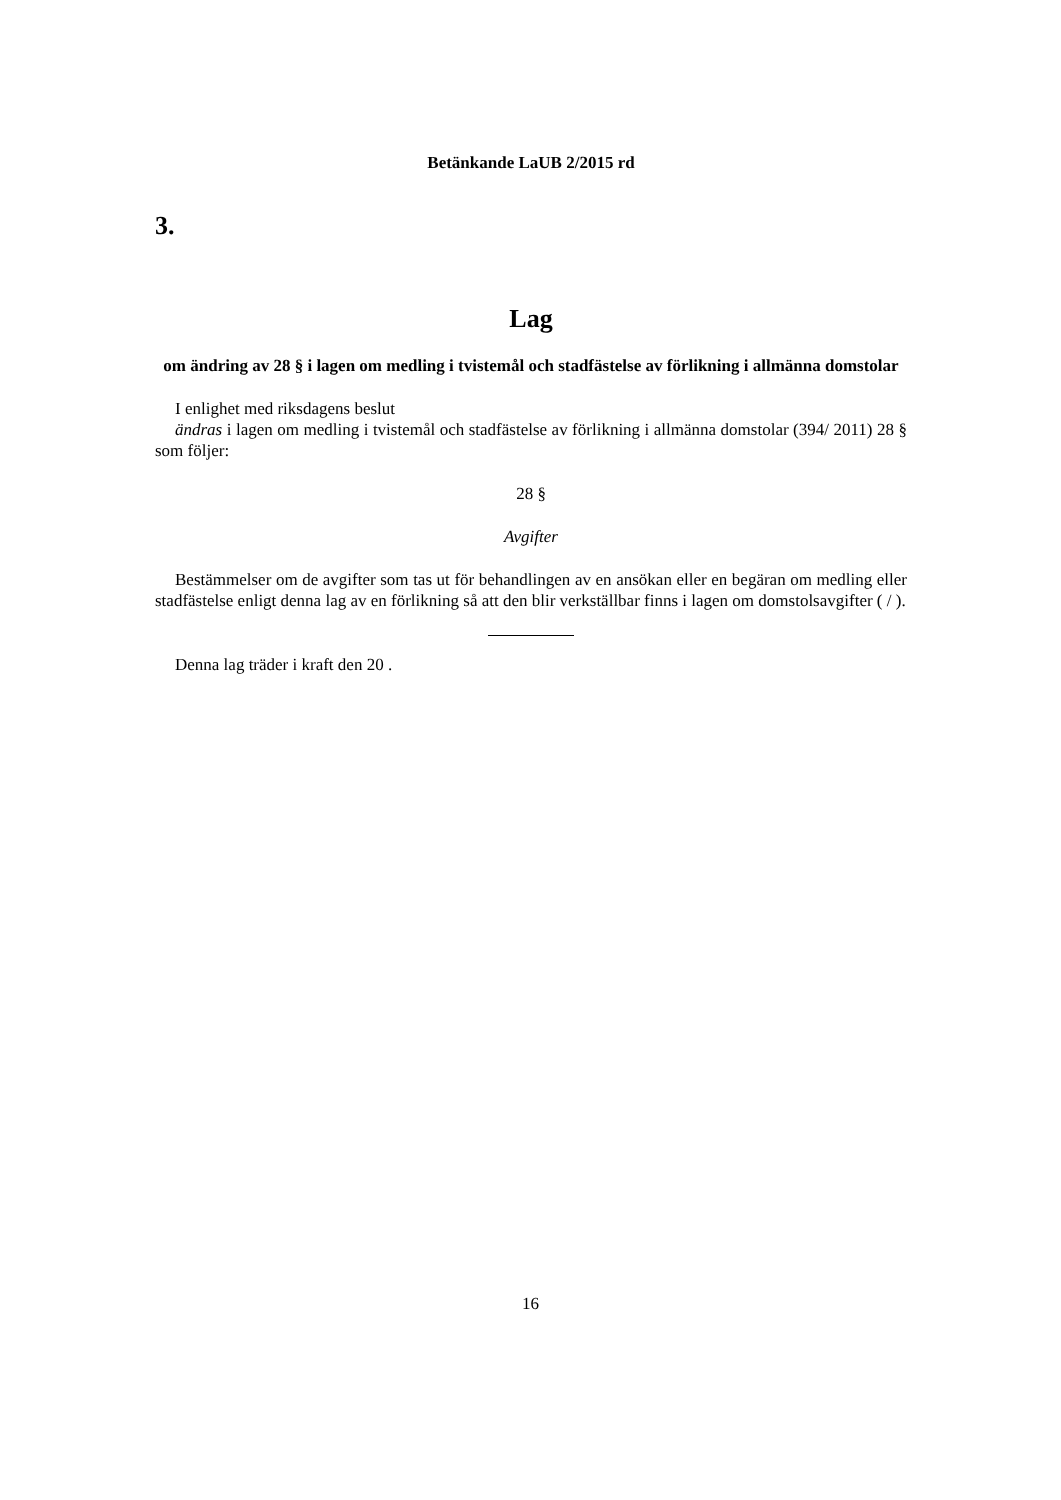Betänkande LaUB 2/2015 rd
3.
Lag
om ändring av 28 § i lagen om medling i tvistemål och stadfästelse av förlikning i allmänna domstolar
I enlighet med riksdagens beslut
ändras i lagen om medling i tvistemål och stadfästelse av förlikning i allmänna domstolar (394/ 2011) 28 § som följer:
28 §
Avgifter
Bestämmelser om de avgifter som tas ut för behandlingen av en ansökan eller en begäran om medling eller stadfästelse enligt denna lag av en förlikning så att den blir verkställbar finns i lagen om domstolsavgifter ( / ).
Denna lag träder i kraft den 20 .
16